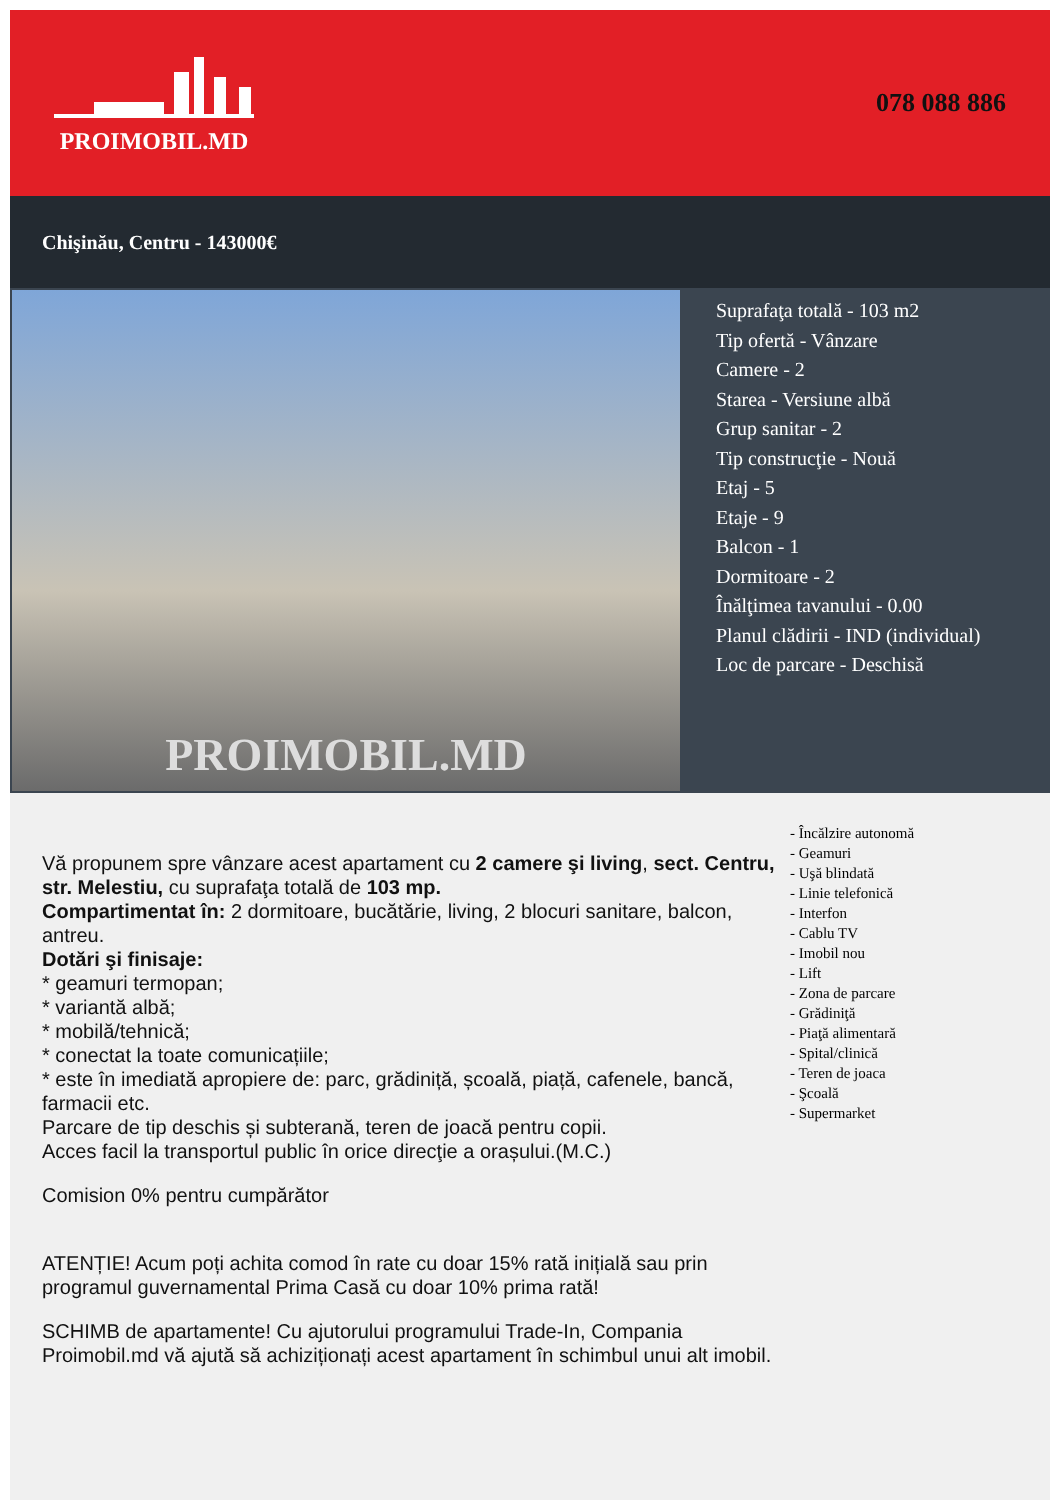PROIMOBIL.MD 078 088 886
Chişinău, Centru - 143000€
PROIMOBIL.MD
Suprafaţa totală - 103 m2
Tip ofertă - Vânzare
Camere - 2
Starea - Versiune albă
Grup sanitar - 2
Tip construcţie - Nouă
Etaj - 5
Etaje - 9
Balcon - 1
Dormitoare - 2
Înălţimea tavanului - 0.00
Planul clădirii - IND (individual)
Loc de parcare - Deschisă
Vă propunem spre vânzare acest apartament cu 2 camere şi living, sect. Centru, str. Melestiu, cu suprafaţa totală de 103 mp.
Compartimentat în: 2 dormitoare, bucătărie, living, 2 blocuri sanitare, balcon, antreu.
Dotări şi finisaje:
* geamuri termopan;
* variantă albă;
* mobilă/tehnică;
* conectat la toate comunicațiile;
* este în imediată apropiere de: parc, grădiniță, școală, piață, cafenele, bancă, farmacii etc.
Parcare de tip deschis și subterană, teren de joacă pentru copii.
Acces facil la transportul public în orice direcţie a orașului.(M.C.)
Comision 0% pentru cumpărător
ATENȚIE! Acum poți achita comod în rate cu doar 15% rată inițială sau prin programul guvernamental Prima Casă cu doar 10% prima rată!
SCHIMB de apartamente! Cu ajutorului programului Trade-In, Compania Proimobil.md vă ajută să achiziționați acest apartament în schimbul unui alt imobil.
- Încălzire autonomă
- Geamuri
- Uşă blindată
- Linie telefonică
- Interfon
- Cablu TV
- Imobil nou
- Lift
- Zona de parcare
- Grădiniţă
- Piaţă alimentară
- Spital/clinică
- Teren de joaca
- Şcoală
- Supermarket